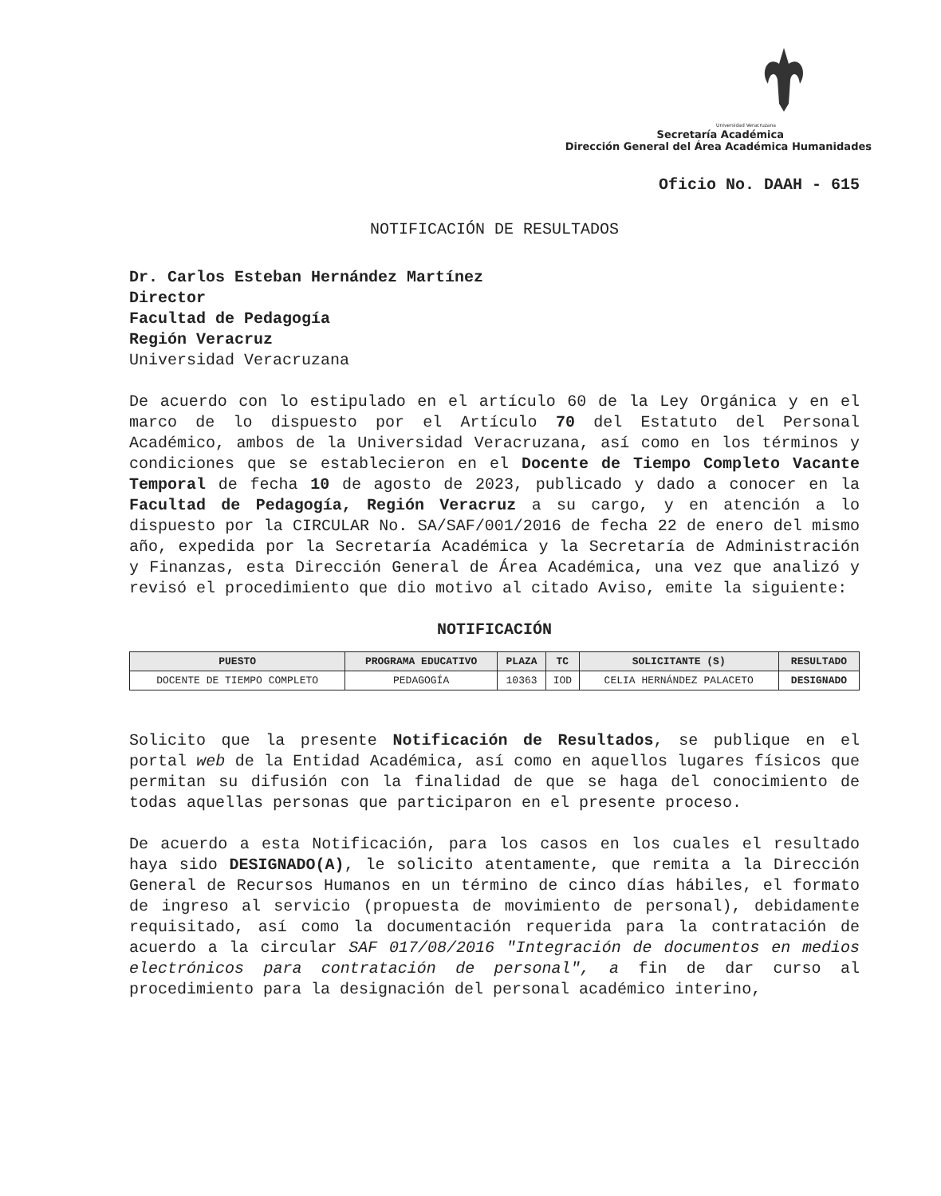Universidad Veracruzana
Secretaría Académica
Dirección General del Área Académica Humanidades
Oficio No. DAAH - 615
NOTIFICACIÓN DE RESULTADOS
Dr. Carlos Esteban Hernández Martínez
Director
Facultad de Pedagogía
Región Veracruz
Universidad Veracruzana
De acuerdo con lo estipulado en el artículo 60 de la Ley Orgánica y en el marco de lo dispuesto por el Artículo 70 del Estatuto del Personal Académico, ambos de la Universidad Veracruzana, así como en los términos y condiciones que se establecieron en el Docente de Tiempo Completo Vacante Temporal de fecha 10 de agosto de 2023, publicado y dado a conocer en la Facultad de Pedagogía, Región Veracruz a su cargo, y en atención a lo dispuesto por la CIRCULAR No. SA/SAF/001/2016 de fecha 22 de enero del mismo año, expedida por la Secretaría Académica y la Secretaría de Administración y Finanzas, esta Dirección General de Área Académica, una vez que analizó y revisó el procedimiento que dio motivo al citado Aviso, emite la siguiente:
NOTIFICACIÓN
| PUESTO | PROGRAMA EDUCATIVO | PLAZA | TC | SOLICITANTE (S) | RESULTADO |
| --- | --- | --- | --- | --- | --- |
| DOCENTE DE TIEMPO COMPLETO | PEDAGOGÍA | 10363 | IOD | CELIA HERNÁNDEZ PALACETO | DESIGNADO |
Solicito que la presente Notificación de Resultados, se publique en el portal web de la Entidad Académica, así como en aquellos lugares físicos que permitan su difusión con la finalidad de que se haga del conocimiento de todas aquellas personas que participaron en el presente proceso.
De acuerdo a esta Notificación, para los casos en los cuales el resultado haya sido DESIGNADO(A), le solicito atentamente, que remita a la Dirección General de Recursos Humanos en un término de cinco días hábiles, el formato de ingreso al servicio (propuesta de movimiento de personal), debidamente requisitado, así como la documentación requerida para la contratación de acuerdo a la circular SAF 017/08/2016 "Integración de documentos en medios electrónicos para contratación de personal", a fin de dar curso al procedimiento para la designación del personal académico interino,